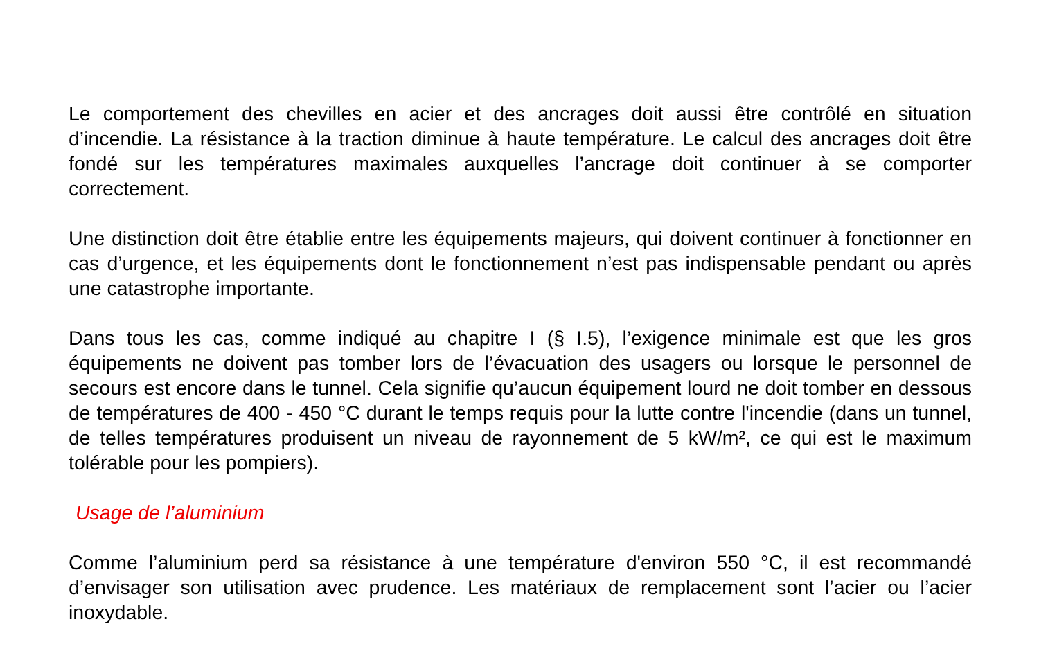Le comportement des chevilles en acier et des ancrages doit aussi être contrôlé en situation d’incendie. La résistance à la traction diminue à haute température. Le calcul des ancrages doit être fondé sur les températures maximales auxquelles l’ancrage doit continuer à se comporter correctement.
Une distinction doit être établie entre les équipements majeurs, qui doivent continuer à fonctionner en cas d’urgence, et les équipements dont le fonctionnement n’est pas indispensable pendant ou après une catastrophe importante.
Dans tous les cas, comme indiqué au chapitre I (§ I.5), l’exigence minimale est que les gros équipements ne doivent pas tomber lors de l’évacuation des usagers ou lorsque le personnel de secours est encore dans le tunnel. Cela signifie qu’aucun équipement lourd ne doit tomber en dessous de températures de 400 - 450 °C durant le temps requis pour la lutte contre l'incendie (dans un tunnel, de telles températures produisent un niveau de rayonnement de 5 kW/m², ce qui est le maximum tolérable pour les pompiers).
Usage de l’aluminium
Comme l’aluminium perd sa résistance à une température d'environ 550 °C, il est recommandé d’envisager son utilisation avec prudence. Les matériaux de remplacement sont l’acier ou l’acier inoxydable.